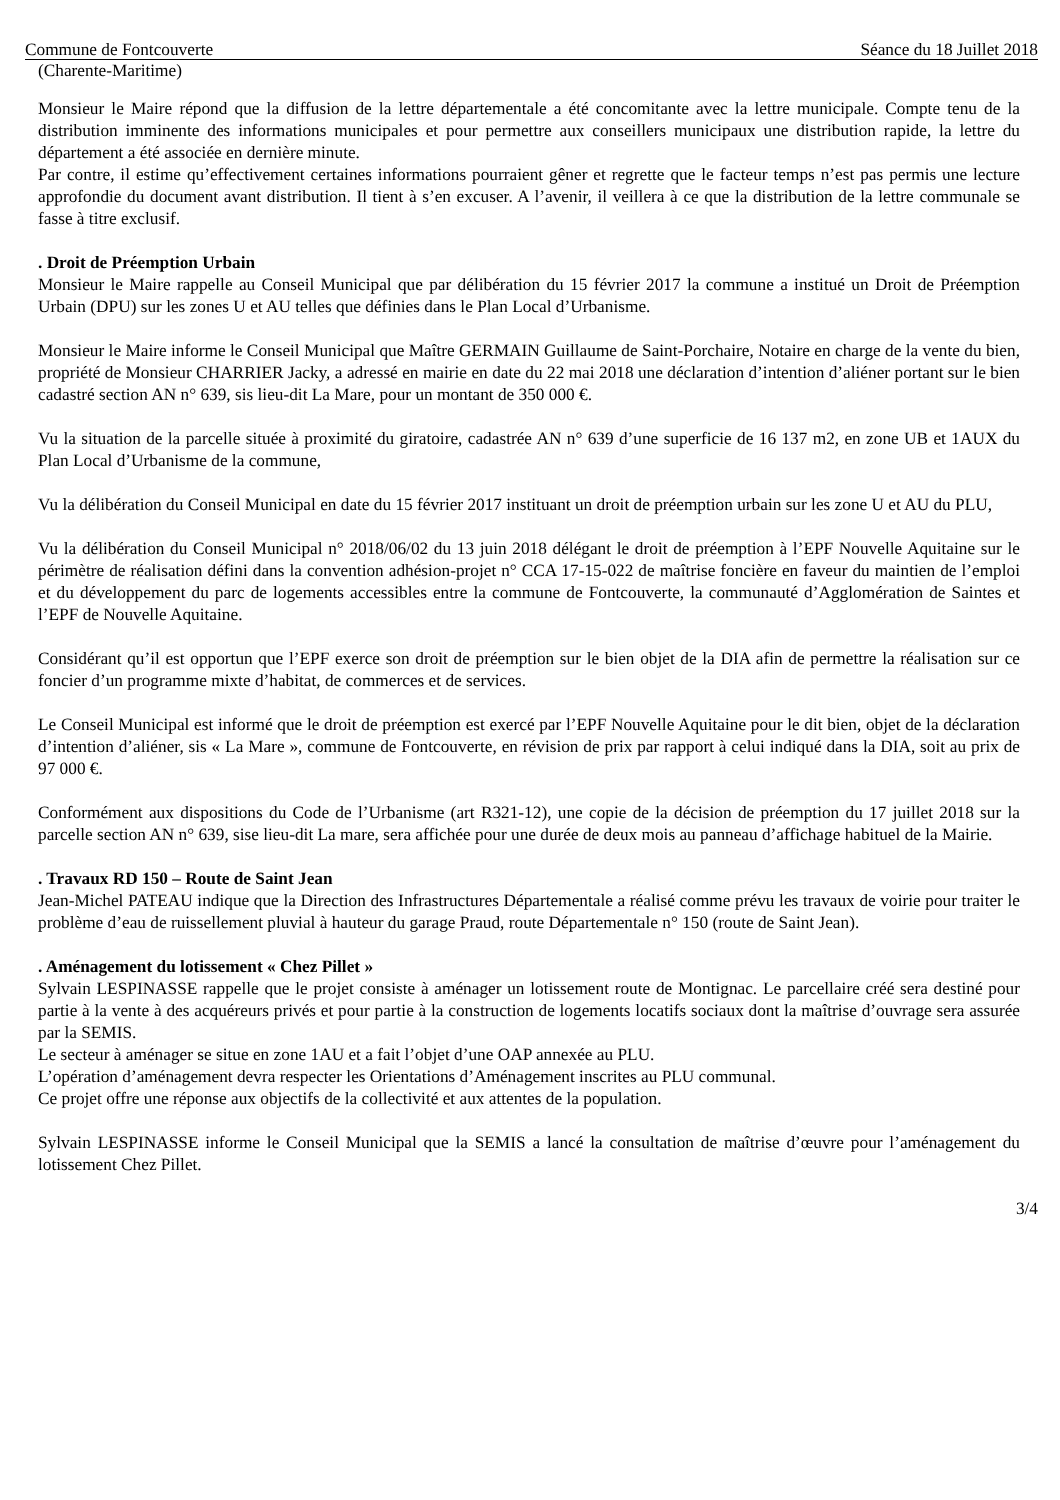Commune de Fontcouverte Séance du 18 Juillet 2018
(Charente-Maritime)
Monsieur le Maire répond que la diffusion de la lettre départementale a été concomitante avec la lettre municipale. Compte tenu de la distribution imminente des informations municipales et pour permettre aux conseillers municipaux une distribution rapide, la lettre du département a été associée en dernière minute.
Par contre, il estime qu’effectivement certaines informations pourraient gêner et regrette que le facteur temps n’est pas permis une lecture approfondie du document avant distribution. Il tient à s’en excuser. A l’avenir, il veillera à ce que la distribution de la lettre communale se fasse à titre exclusif.
. Droit de Préemption Urbain
Monsieur le Maire rappelle au Conseil Municipal que par délibération du 15 février 2017 la commune a institué un Droit de Préemption Urbain (DPU) sur les zones U et AU telles que définies dans le Plan Local d’Urbanisme.
Monsieur le Maire informe le Conseil Municipal que Maître GERMAIN Guillaume de Saint-Porchaire, Notaire en charge de la vente du bien, propriété de Monsieur CHARRIER Jacky, a adressé en mairie en date du 22 mai 2018 une déclaration d’intention d’aliéner portant sur le bien cadastré section AN n° 639, sis lieu-dit La Mare, pour un montant de 350 000 €.
Vu la situation de la parcelle située à proximité du giratoire, cadastrée AN n° 639 d’une superficie de 16 137 m2, en zone UB et 1AUX du Plan Local d’Urbanisme de la commune,
Vu la délibération du Conseil Municipal en date du 15 février 2017 instituant un droit de préemption urbain sur les zone U et AU du PLU,
Vu la délibération du Conseil Municipal n° 2018/06/02 du 13 juin 2018 délégant le droit de préemption à l’EPF Nouvelle Aquitaine sur le périmètre de réalisation défini dans la convention adhésion-projet n° CCA 17-15-022 de maîtrise foncière en faveur du maintien de l’emploi et du développement du parc de logements accessibles entre la commune de Fontcouverte, la communauté d’Agglomération de Saintes et l’EPF de Nouvelle Aquitaine.
Considérant qu’il est opportun que l’EPF exerce son droit de préemption sur le bien objet de la DIA afin de permettre la réalisation sur ce foncier d’un programme mixte d’habitat, de commerces et de services.
Le Conseil Municipal est informé que le droit de préemption est exercé par l’EPF Nouvelle Aquitaine pour le dit bien, objet de la déclaration d’intention d’aliéner, sis « La Mare », commune de Fontcouverte, en révision de prix par rapport à celui indiqué dans la DIA, soit au prix de 97 000 €.
Conformément aux dispositions du Code de l’Urbanisme (art R321-12), une copie de la décision de préemption du 17 juillet 2018 sur la parcelle section AN n° 639, sise lieu-dit La mare, sera affichée pour une durée de deux mois au panneau d’affichage habituel de la Mairie.
. Travaux RD 150 – Route de Saint Jean
Jean-Michel PATEAU indique que la Direction des Infrastructures Départementale a réalisé comme prévu les travaux de voirie pour traiter le problème d’eau de ruissellement pluvial à hauteur du garage Praud, route Départementale n° 150 (route de Saint Jean).
. Aménagement du lotissement « Chez Pillet »
Sylvain LESPINASSE rappelle que le projet consiste à aménager un lotissement route de Montignac. Le parcellaire créé sera destiné pour partie à la vente à des acquéreurs privés et pour partie à la construction de logements locatifs sociaux dont la maîtrise d’ouvrage sera assurée par la SEMIS.
Le secteur à aménager se situe en zone 1AU et a fait l’objet d’une OAP annexée au PLU.
L’opération d’aménagement devra respecter les Orientations d’Aménagement inscrites au PLU communal.
Ce projet offre une réponse aux objectifs de la collectivité et aux attentes de la population.
Sylvain LESPINASSE informe le Conseil Municipal que la SEMIS a lancé la consultation de maîtrise d’œuvre pour l’aménagement du lotissement Chez Pillet.
3/4